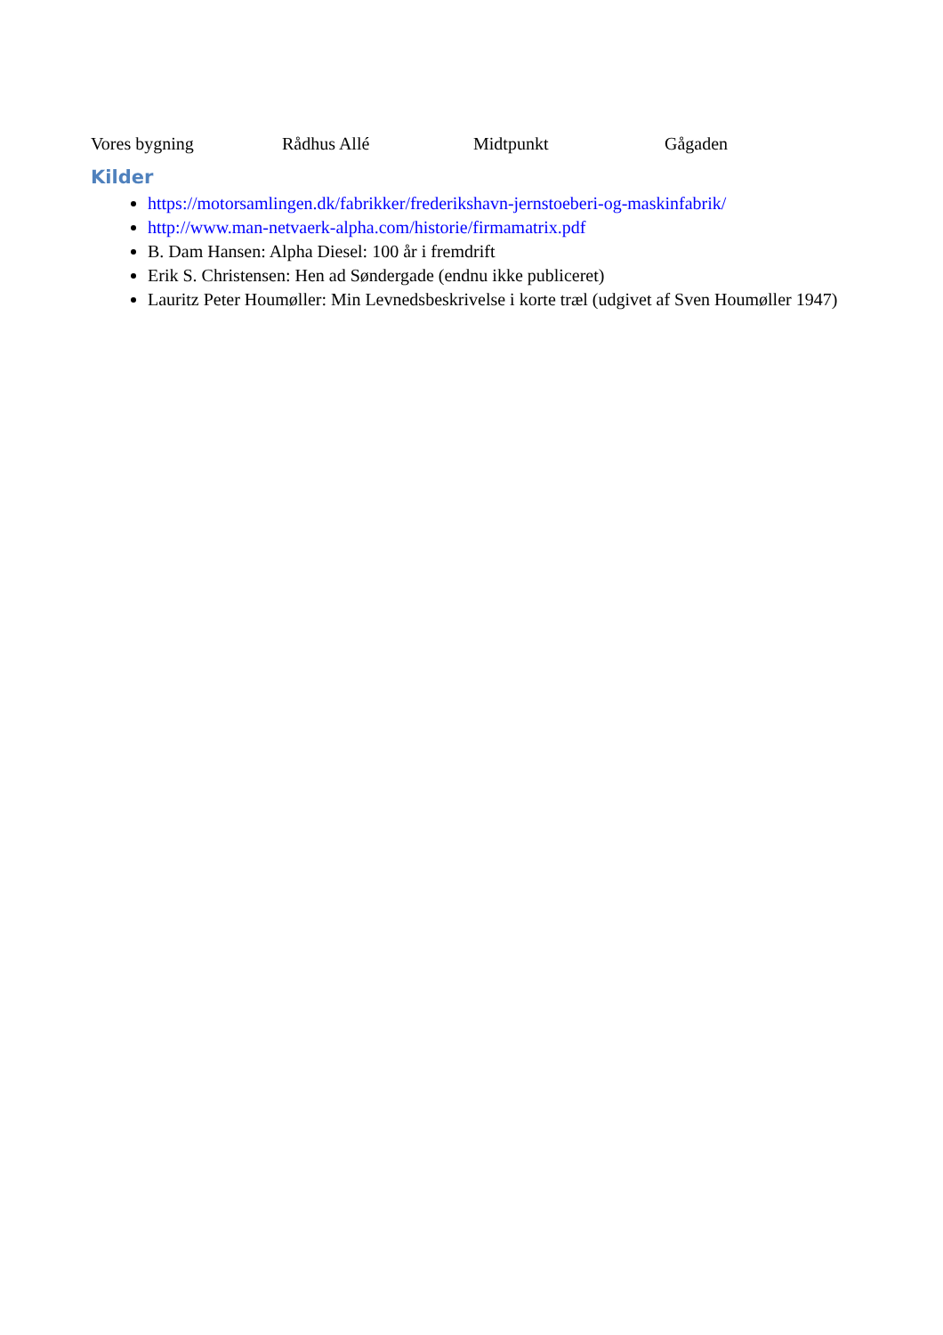Vores bygning Rådhus Allé Midtpunkt Gågaden
Kilder
https://motorsamlingen.dk/fabrikker/frederikshavn-jernstoeberi-og-maskinfabrik/
http://www.man-netvaerk-alpha.com/historie/firmamatrix.pdf
B. Dam Hansen: Alpha Diesel: 100 år i fremdrift
Erik S. Christensen: Hen ad Søndergade (endnu ikke publiceret)
Lauritz Peter Houmøller: Min Levnedsbeskrivelse i korte træl (udgivet af Sven Houmøller 1947)